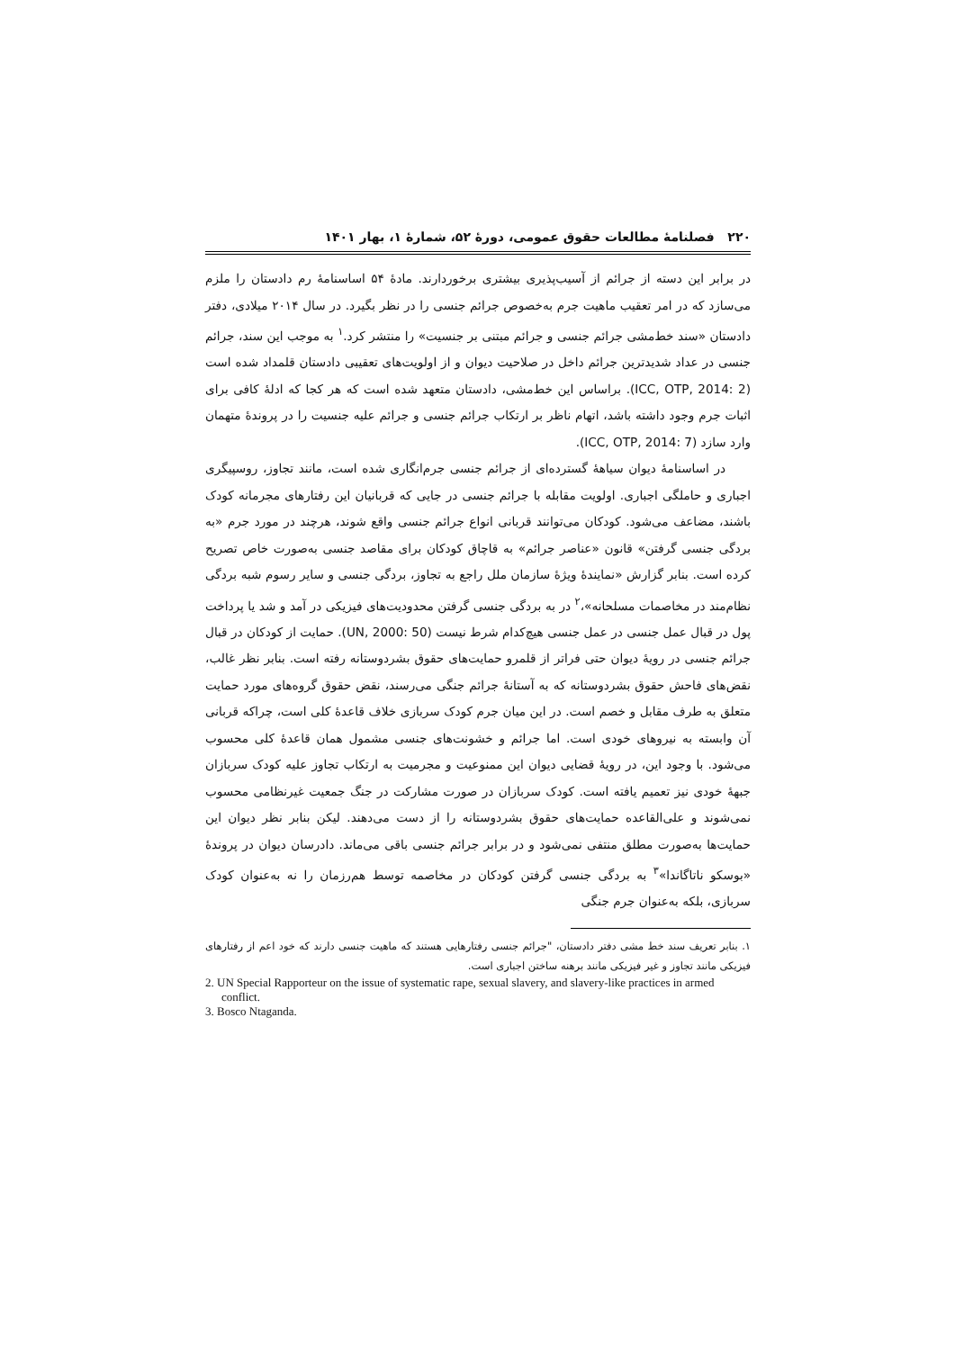۲۲۰ فصلنامهٔ مطالعات حقوق عمومی، دورهٔ ۵۲، شمارهٔ ۱، بهار ۱۴۰۱
در برابر این دسته از جرائم از آسیب‌پذیری بیشتری برخوردارند. مادهٔ ۵۴ اساسنامهٔ رم دادستان را ملزم می‌سازد که در امر تعقیب ماهیت جرم به‌خصوص جرائم جنسی را در نظر بگیرد. در سال ۲۰۱۴ میلادی، دفتر دادستان «سند خط‌مشی جرائم جنسی و جرائم مبتنی بر جنسیت» را منتشر کرد.<sup>۱</sup> به موجب این سند، جرائم جنسی در عداد شدیدترین جرائم داخل در صلاحیت دیوان و از اولویت‌های تعقیبی دادستان قلمداد شده است (ICC, OTP, 2014: 2). براساس این خط‌مشی، دادستان متعهد شده است که هر کجا که ادلهٔ کافی برای اثبات جرم وجود داشته باشد، اتهام ناظر بر ارتکاب جرائم جنسی و جرائم علیه جنسیت را در پروندهٔ متهمان وارد سازد (ICC, OTP, 2014: 7).
در اساسنامهٔ دیوان سیاههٔ گسترده‌ای از جرائم جنسی جرم‌انگاری شده است، مانند تجاوز، روسپیگری اجباری و حاملگی اجباری. اولویت مقابله با جرائم جنسی در جایی که قربانیان این رفتارهای مجرمانه کودک باشند، مضاعف می‌شود. کودکان می‌توانند قربانی انواع جرائم جنسی واقع شوند، هرچند در مورد جرم «به بردگی جنسی گرفتن» قانون «عناصر جرائم» به قاچاق کودکان برای مقاصد جنسی به‌صورت خاص تصریح کرده است. بنابر گزارش «نمایندهٔ ویژهٔ سازمان ملل راجع به تجاوز، بردگی جنسی و سایر رسوم شبه بردگی نظام‌مند در مخاصمات مسلحانه»،<sup>۲</sup> در به بردگی جنسی گرفتن محدودیت‌های فیزیکی در آمد و شد یا پرداخت پول در قبال عمل جنسی در عمل جنسی هیچ‌کدام شرط نیست (UN, 2000: 50). حمایت از کودکان در قبال جرائم جنسی در رویهٔ دیوان حتی فراتر از قلمرو حمایت‌های حقوق بشردوستانه رفته است. بنابر نظر غالب، نقض‌های فاحش حقوق بشردوستانه که به آستانهٔ جرائم جنگی می‌رسند، نقض حقوق گروه‌های مورد حمایت متعلق به طرف مقابل و خصم است. در این میان جرم کودک سربازی خلاف قاعدهٔ کلی است، چراکه قربانی آن وابسته به نیروهای خودی است. اما جرائم و خشونت‌های جنسی مشمول همان قاعدهٔ کلی محسوب می‌شود. با وجود این، در رویهٔ قضایی دیوان این ممنوعیت و مجرمیت به ارتکاب تجاوز علیه کودک سربازان جبههٔ خودی نیز تعمیم یافته است. کودک سربازان در صورت مشارکت در جنگ جمعیت غیرنظامی محسوب نمی‌شوند و علی‌القاعده حمایت‌های حقوق بشردوستانه را از دست می‌دهند. لیکن بنابر نظر دیوان این حمایت‌ها به‌صورت مطلق منتفی نمی‌شود و در برابر جرائم جنسی باقی می‌ماند. دادرسان دیوان در پروندهٔ «بوسکو ناتاگاندا»<sup>۳</sup> به بردگی جنسی گرفتن کودکان در مخاصمه توسط هم‌رزمان را نه به‌عنوان کودک سربازی، بلکه به‌عنوان جرم جنگی
۱. بنابر تعریف سند خط مشی دفتر دادستان، "جرائم جنسی رفتارهایی هستند که ماهیت جنسی دارند که خود اعم از رفتارهای فیزیکی مانند تجاوز و غیر فیزیکی مانند برهنه ساختن اجباری است.
2. UN Special Rapporteur on the issue of systematic rape, sexual slavery, and slavery-like practices in armed conflict.
3. Bosco Ntaganda.